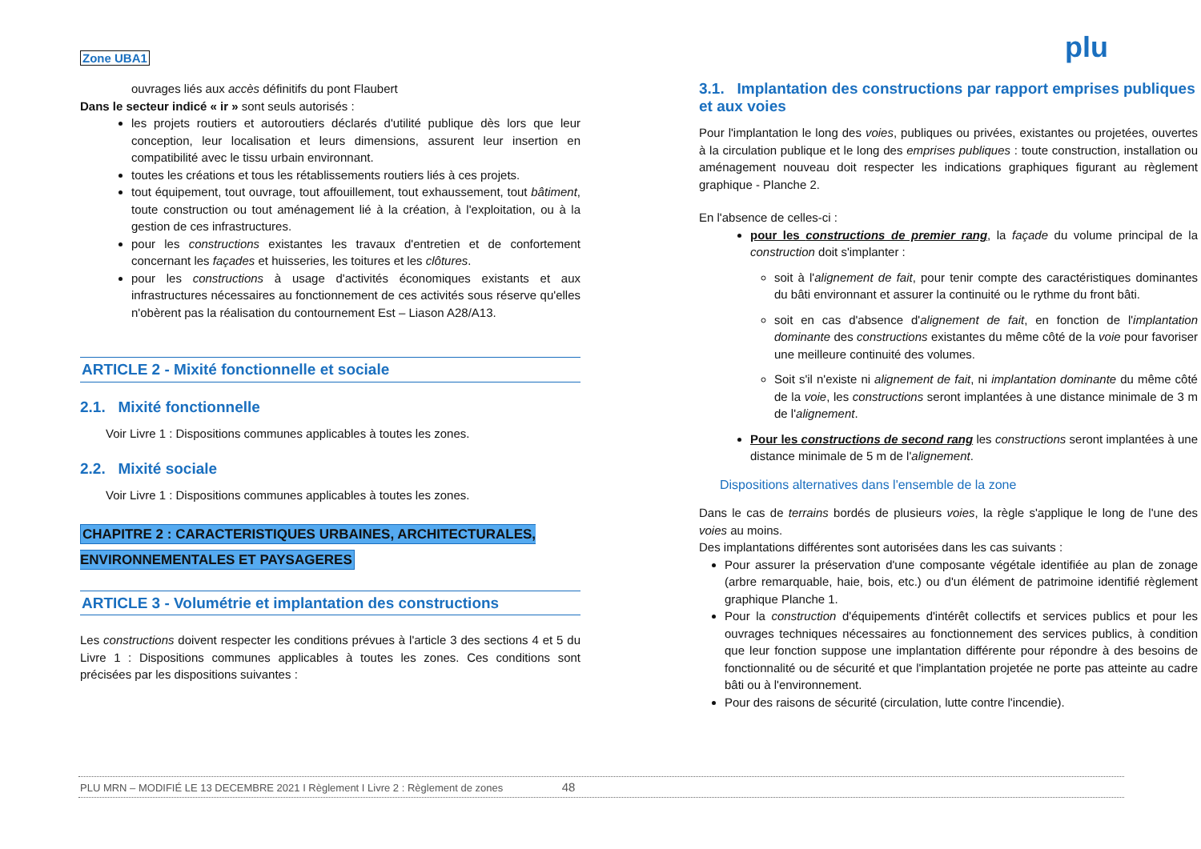Zone UBA1 plu
ouvrages liés aux accès définitifs du pont Flaubert
Dans le secteur indicé « ir » sont seuls autorisés :
les projets routiers et autoroutiers déclarés d'utilité publique dès lors que leur conception, leur localisation et leurs dimensions, assurent leur insertion en compatibilité avec le tissu urbain environnant.
toutes les créations et tous les rétablissements routiers liés à ces projets.
tout équipement, tout ouvrage, tout affouillement, tout exhaussement, tout bâtiment, toute construction ou tout aménagement lié à la création, à l'exploitation, ou à la gestion de ces infrastructures.
pour les constructions existantes les travaux d'entretien et de confortement concernant les façades et huisseries, les toitures et les clôtures.
pour les constructions à usage d'activités économiques existants et aux infrastructures nécessaires au fonctionnement de ces activités sous réserve qu'elles n'obèrent pas la réalisation du contournement Est – Liason A28/A13.
ARTICLE 2 - Mixité fonctionnelle et sociale
2.1. Mixité fonctionnelle
Voir Livre 1 : Dispositions communes applicables à toutes les zones.
2.2. Mixité sociale
Voir Livre 1 : Dispositions communes applicables à toutes les zones.
CHAPITRE 2 : CARACTERISTIQUES URBAINES, ARCHITECTURALES, ENVIRONNEMENTALES ET PAYSAGERES
ARTICLE 3 - Volumétrie et implantation des constructions
Les constructions doivent respecter les conditions prévues à l'article 3 des sections 4 et 5 du Livre 1 : Dispositions communes applicables à toutes les zones. Ces conditions sont précisées par les dispositions suivantes :
3.1. Implantation des constructions par rapport emprises publiques et aux voies
Pour l'implantation le long des voies, publiques ou privées, existantes ou projetées, ouvertes à la circulation publique et le long des emprises publiques : toute construction, installation ou aménagement nouveau doit respecter les indications graphiques figurant au règlement graphique - Planche 2.
En l'absence de celles-ci :
pour les constructions de premier rang, la façade du volume principal de la construction doit s'implanter :
soit à l'alignement de fait, pour tenir compte des caractéristiques dominantes du bâti environnant et assurer la continuité ou le rythme du front bâti.
soit en cas d'absence d'alignement de fait, en fonction de l'implantation dominante des constructions existantes du même côté de la voie pour favoriser une meilleure continuité des volumes.
Soit s'il n'existe ni alignement de fait, ni implantation dominante du même côté de la voie, les constructions seront implantées à une distance minimale de 3 m de l'alignement.
Pour les constructions de second rang les constructions seront implantées à une distance minimale de 5 m de l'alignement.
Dispositions alternatives dans l'ensemble de la zone
Dans le cas de terrains bordés de plusieurs voies, la règle s'applique le long de l'une des voies au moins.
Des implantations différentes sont autorisées dans les cas suivants :
Pour assurer la préservation d'une composante végétale identifiée au plan de zonage (arbre remarquable, haie, bois, etc.) ou d'un élément de patrimoine identifié règlement graphique Planche 1.
Pour la construction d'équipements d'intérêt collectifs et services publics et pour les ouvrages techniques nécessaires au fonctionnement des services publics, à condition que leur fonction suppose une implantation différente pour répondre à des besoins de fonctionnalité ou de sécurité et que l'implantation projetée ne porte pas atteinte au cadre bâti ou à l'environnement.
Pour des raisons de sécurité (circulation, lutte contre l'incendie).
PLU MRN – MODIFIÉ LE 13 DECEMBRE 2021 I Règlement I Livre 2 : Règlement de zones 48